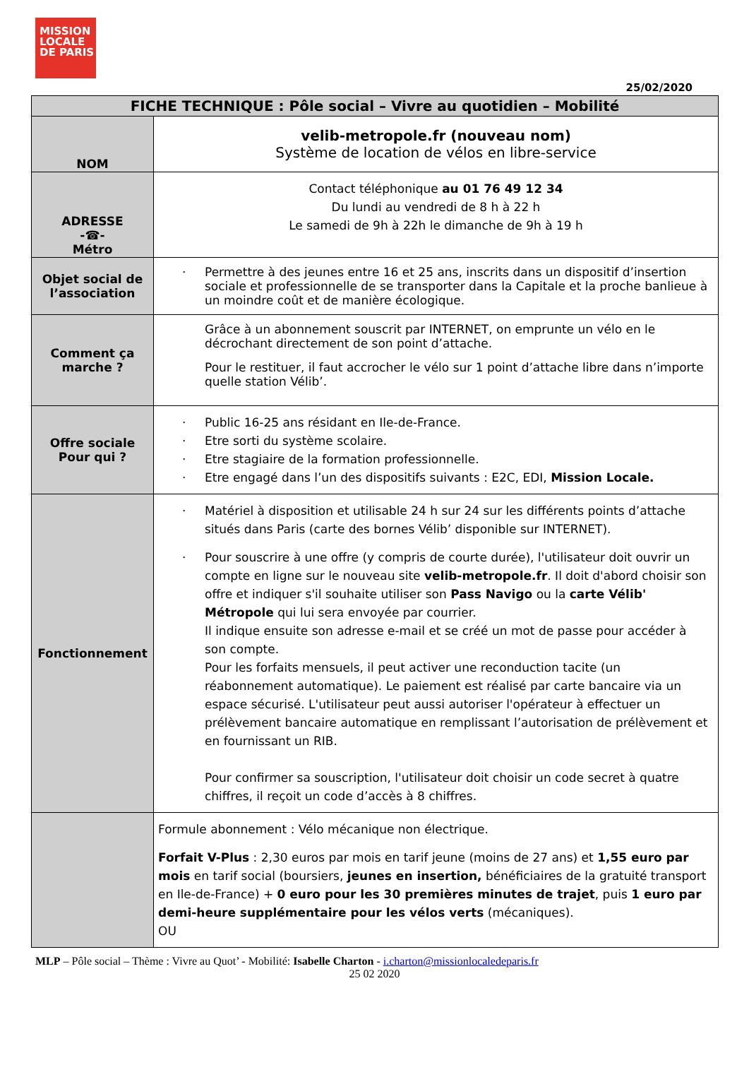MISSION
LOCALE
DE PARIS
25/02/2020
| FICHE TECHNIQUE : Pôle social – Vivre au quotidien – Mobilité | |
| --- | --- |
| NOM | velib-metropole.fr (nouveau nom) Système de location de vélos en libre-service |
| ADRESSE -☎- Métro | Contact téléphonique au 01 76 49 12 34 Du lundi au vendredi de 8 h à 22 h Le samedi de 9h à 22h le dimanche de 9h à 19 h |
| Objet social de l’association | · Permettre à des jeunes entre 16 et 25 ans, inscrits dans un dispositif d’insertion sociale et professionnelle de se transporter dans la Capitale et la proche banlieue à un moindre coût et de manière écologique. |
| Comment ça marche ? | Grâce à un abonnement souscrit par INTERNET, on emprunte un vélo en le décrochant directement de son point d’attache. Pour le restituer, il faut accrocher le vélo sur 1 point d’attache libre dans n’importe quelle station Vélib’. |
| Offre sociale Pour qui ? | · Public 16-25 ans résidant en Ile-de-France. · Etre sorti du système scolaire. · Etre stagiaire de la formation professionnelle. · Etre engagé dans l’un des dispositifs suivants : E2C, EDI, Mission Locale. |
| Fonctionnement | · Matériel à disposition et utilisable 24 h sur 24 sur les différents points d’attache situés dans Paris (carte des bornes Vélib’ disponible sur INTERNET). · Pour souscrire à une offre (y compris de courte durée), l'utilisateur doit ouvrir un compte en ligne sur le nouveau site velib-metropole.fr . Il doit d'abord choisir son offre et indiquer s'il souhaite utiliser son Pass Navigo ou la carte Vélib' Métropole qui lui sera envoyée par courrier. Il indique ensuite son adresse e-mail et se créé un mot de passe pour accéder à son compte. Pour les forfaits mensuels, il peut activer une reconduction tacite (un réabonnement automatique). Le paiement est réalisé par carte bancaire via un espace sécurisé. L'utilisateur peut aussi autoriser l'opérateur à effectuer un prélèvement bancaire automatique en remplissant l’autorisation de prélèvement et en fournissant un RIB. Pour confirmer sa souscription, l'utilisateur doit choisir un code secret à quatre chiffres, il reçoit un code d’accès à 8 chiffres. |
| | Formule abonnement : Vélo mécanique non électrique. Forfait V-Plus : 2,30 euros par mois en tarif jeune (moins de 27 ans) et 1,55 euro par mois en tarif social (boursiers, jeunes en insertion, bénéficiaires de la gratuité transport en Ile-de-France) + 0 euro pour les 30 premières minutes de trajet , puis 1 euro par demi-heure supplémentaire pour les vélos verts (mécaniques). OU |
MLP – Pôle social – Thème : Vivre au Quot’ - Mobilité: Isabelle Charton - i.charton@missionlocaledeparis.fr
25 02 2020